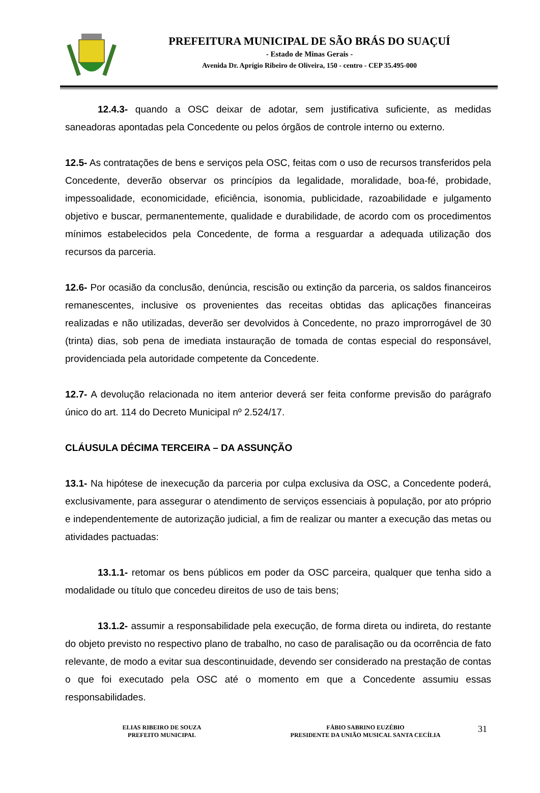PREFEITURA MUNICIPAL DE SÃO BRÁS DO SUAÇUÍ
- Estado de Minas Gerais -
Avenida Dr. Aprígio Ribeiro de Oliveira, 150 - centro - CEP 35.495-000
12.4.3- quando a OSC deixar de adotar, sem justificativa suficiente, as medidas saneadoras apontadas pela Concedente ou pelos órgãos de controle interno ou externo.
12.5- As contratações de bens e serviços pela OSC, feitas com o uso de recursos transferidos pela Concedente, deverão observar os princípios da legalidade, moralidade, boa-fé, probidade, impessoalidade, economicidade, eficiência, isonomia, publicidade, razoabilidade e julgamento objetivo e buscar, permanentemente, qualidade e durabilidade, de acordo com os procedimentos mínimos estabelecidos pela Concedente, de forma a resguardar a adequada utilização dos recursos da parceria.
12.6- Por ocasião da conclusão, denúncia, rescisão ou extinção da parceria, os saldos financeiros remanescentes, inclusive os provenientes das receitas obtidas das aplicações financeiras realizadas e não utilizadas, deverão ser devolvidos à Concedente, no prazo improrrogável de 30 (trinta) dias, sob pena de imediata instauração de tomada de contas especial do responsável, providenciada pela autoridade competente da Concedente.
12.7- A devolução relacionada no item anterior deverá ser feita conforme previsão do parágrafo único do art. 114 do Decreto Municipal nº 2.524/17.
CLÁUSULA DÉCIMA TERCEIRA – DA ASSUNÇÃO
13.1- Na hipótese de inexecução da parceria por culpa exclusiva da OSC, a Concedente poderá, exclusivamente, para assegurar o atendimento de serviços essenciais à população, por ato próprio e independentemente de autorização judicial, a fim de realizar ou manter a execução das metas ou atividades pactuadas:
13.1.1- retomar os bens públicos em poder da OSC parceira, qualquer que tenha sido a modalidade ou título que concedeu direitos de uso de tais bens;
13.1.2- assumir a responsabilidade pela execução, de forma direta ou indireta, do restante do objeto previsto no respectivo plano de trabalho, no caso de paralisação ou da ocorrência de fato relevante, de modo a evitar sua descontinuidade, devendo ser considerado na prestação de contas o que foi executado pela OSC até o momento em que a Concedente assumiu essas responsabilidades.
ELIAS RIBEIRO DE SOUZA
PREFEITO MUNICIPAL
FÁBIO SABRINO EUZÉBIO
PRESIDENTE DA UNIÃO MUSICAL SANTA CECÍLIA
31